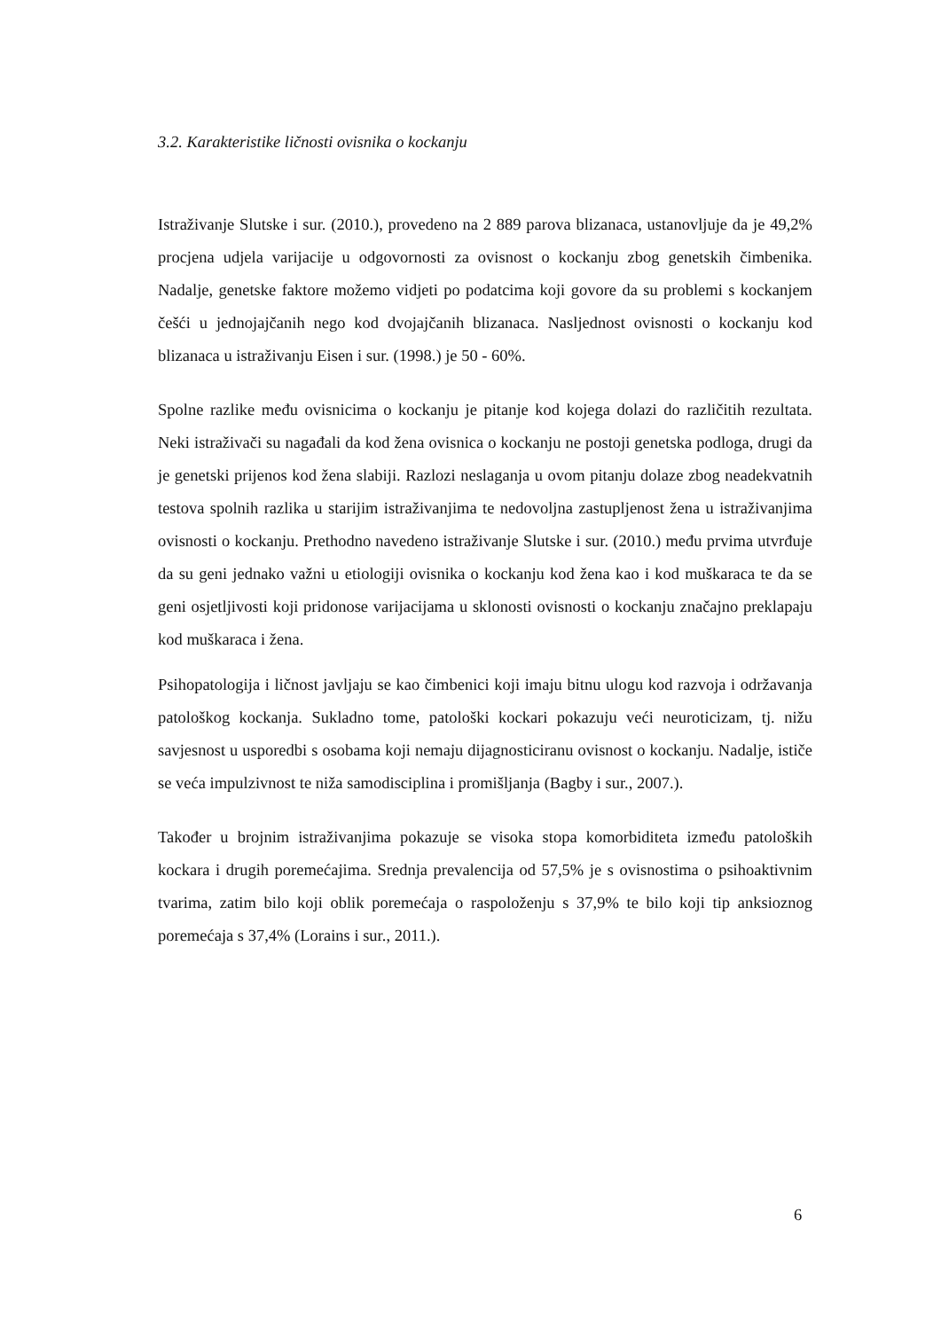3.2. Karakteristike ličnosti ovisnika o kockanju
Istraživanje Slutske i sur. (2010.), provedeno na 2 889 parova blizanaca, ustanovljuje da je 49,2% procjena udjela varijacije u odgovornosti za ovisnost o kockanju zbog genetskih čimbenika. Nadalje, genetske faktore možemo vidjeti po podatcima koji govore da su problemi s kockanjem češći u jednojajčanih nego kod dvojajčanih blizanaca. Nasljednost ovisnosti o kockanju kod blizanaca u istraživanju Eisen i sur. (1998.) je 50 - 60%.
Spolne razlike među ovisnicima o kockanju je pitanje kod kojega dolazi do različitih rezultata. Neki istraživači su nagađali da kod žena ovisnica o kockanju ne postoji genetska podloga, drugi da je genetski prijenos kod žena slabiji. Razlozi neslaganja u ovom pitanju dolaze zbog neadekvatnih testova spolnih razlika u starijim istraživanjima te nedovoljna zastupljenost žena u istraživanjima ovisnosti o kockanju. Prethodno navedeno istraživanje Slutske i sur. (2010.) među prvima utvrđuje da su geni jednako važni u etiologiji ovisnika o kockanju kod žena kao i kod muškaraca te da se geni osjetljivosti koji pridonose varijacijama u sklonosti ovisnosti o kockanju značajno preklapaju kod muškaraca i žena.
Psihopatologija i ličnost javljaju se kao čimbenici koji imaju bitnu ulogu kod razvoja i održavanja patološkog kockanja. Sukladno tome, patološki kockari pokazuju veći neuroticizam, tj. nižu savjesnost u usporedbi s osobama koji nemaju dijagnosticiranu ovisnost o kockanju. Nadalje, ističe se veća impulzivnost te niža samodisciplina i promišljanja (Bagby i sur., 2007.).
Također u brojnim istraživanjima pokazuje se visoka stopa komorbiditeta između patoloških kockara i drugih poremećajima. Srednja prevalencija od 57,5% je s ovisnostima o psihoaktivnim tvarima, zatim bilo koji oblik poremećaja o raspoloženju s 37,9% te bilo koji tip anksioznog poremećaja s 37,4% (Lorains i sur., 2011.).
6